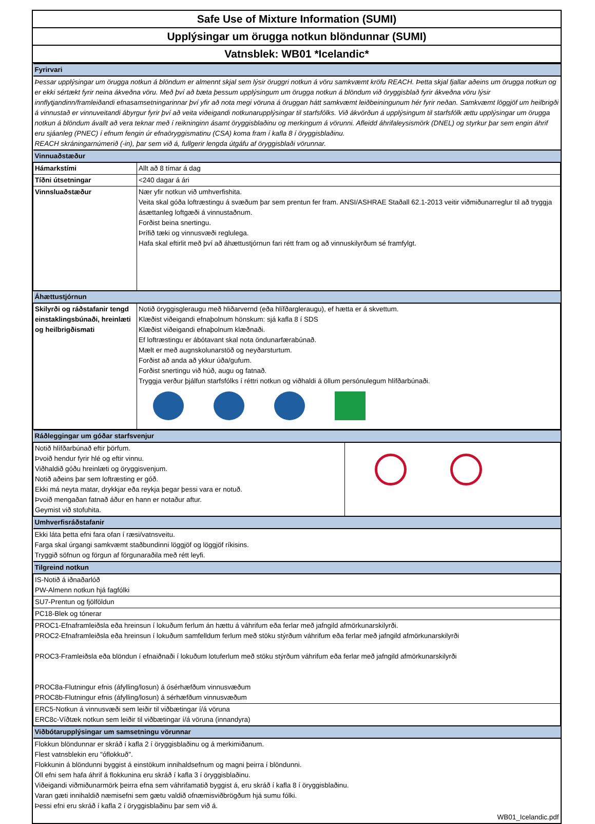Safe Use of Mixture Information (SUMI)
Upplýsingar um örugga notkun blöndunnar (SUMI)
Vatnsblek: WB01 *Icelandic*
| Fyrirvari | |
| Þessar upplýsingar um örugga notkun á blöndum er almennt skjal sem lýsir öruggri notkun á vöru samkvæmt kröfu REACH. Þetta skjal fjallar aðeins um örugga notkun og er ekki sértækt fyrir neina ákveðna vöru. Með því að bæta þessum upplýsingum um örugga notkun á blöndum við öryggisblað fyrir ákveðna vöru lýsir innflytjandinn/framleiðandi efnasamsetningarinnar því yfir að nota megi vöruna á öruggan hátt samkvæmt leiðbeiningunum hér fyrir neðan. Samkvæmt löggjöf um heilbrigði á vinnustað er vinnuveitandi ábyrgur fyrir því að veita viðeigandi notkunarupplýsingar til starfsfólks. Við ákvörðun á upplýsingum til starfsfólk ættu upplýsingar um örugga notkun á blöndum ávallt að vera teknar með í reikninginn ásamt öryggisblaðinu og merkingum á vörunni. Afleidd áhrifaleysismörk (DNEL) og styrkur þar sem engin áhrif eru sjáanleg (PNEC) í efnum fengin úr efnaöryggismatinu (CSA) koma fram í kafla 8 í öryggisblaðinu. REACH skráningarnúmerið (-in), þar sem við á, fullgerir lengda útgáfu af öryggisblaði vörunnar. | |
| Vinnuaðstæður | |
| Hámarkstími | Allt að 8 tímar á dag |
| Tíðni útsetningar | <240 dagar á ári |
| Vinnsluaðstæður | Nær yfir notkun við umhverfishita. Veita skal góða loftræstingu á svæðum þar sem prentun fer fram. ANSI/ASHRAE Staðall 62.1-2013 veitir viðmiðunarreglur til að tryggja ásættanleg loftgæði á vinnustaðnum. Forðist beina snertingu. Þrífið tæki og vinnusvæði reglulega. Hafa skal eftirlit með því að áhættustjórnun fari rétt fram og að vinnuskilyrðum sé framfylgt. |
| Áhættustjórnun | |
| Skilyrði og ráðstafanir tengd einstaklingsbúnaði, hreinlæti og heilbrigðismati | Notið öryggisgleraugu með hliðarvernd (eða hlífðargleraugu), ef hætta er á skvettum. Klæðist viðeigandi efnaþolnum hönskum: sjá kafla 8 í SDS Klæðist viðeigandi efnaþolnum klæðnaði. Ef loftræstingu er ábótavant skal nota öndunarfærabúnað. Mælt er með augnskolunarstöð og neyðarsturtum. Forðist að anda að ykkur úða/gufum. Forðist snertingu við húð, augu og fatnað. Tryggja verður þjálfun starfsfólks í réttri notkun og viðhaldi á öllum persónulegum hlífðarbúnaði. |
| Ráðleggingar um góðar starfsvenjur | |
| Notið hlífðarbúnað eftir þörfum. Þvoið hendur fyrir hlé og eftir vinnu. Viðhaldið góðu hreinlæti og öryggisvenjum. Notið aðeins þar sem loftræsting er góð. Ekki má neyta matar, drykkjar eða reykja þegar þessi vara er notuð. Þvoið mengaðan fatnað áður en hann er notaður aftur. Geymist við stofuhita. | |
| Umhverfisráðstafanir | |
| Ekki láta þetta efni fara ofan í ræsi/vatnsveitu. Farga skal úrgangi samkvæmt staðbundinni löggjöf og löggjöf ríkisins. Tryggið söfnun og förgun af förgunaraðila með rétt leyfi. | |
| Tilgreind notkun | |
| IS-Notið á iðnaðarlóð PW-Almenn notkun hjá fagfólki | |
| SU7-Prentun og fjölföldun | |
| PC18-Blek og tónerar | |
| PROC1-Efnaframleiðsla eða hreinsun í lokuðum ferlum án hættu á váhrifum eða ferlar með jafngild afmörkunarskilyrði. PROC2-Efnaframleiðsla eða hreinsun í lokuðum samfelldum ferlum með stöku stýrðum váhrifum eða ferlar með jafngild afmörkunarskilyrði PROC3-Framleiðsla eða blöndun í efnaiðnaði í lokuðum lotuferlum með stöku stýrðum váhrifum eða ferlar með jafngild afmörkunarskilyrði PROC8a-Flutningur efnis (áfylling/losun) á ósérhæfðum vinnusvæðum PROC8b-Flutningur efnis (áfylling/losun) á sérhæfðum vinnusvæðum | |
| ERC5-Notkun á vinnusvæði sem leiðir til viðbætingar í/á vöruna ERC8c-Víðtæk notkun sem leiðir til viðbætingar í/á vöruna (innandyra) | |
| Viðbótarupplýsingar um samsetningu vörunnar | |
| Flokkun blöndunnar er skráð í kafla 2 í öryggisblaðinu og á merkimiðanum. Flest vatnsblekin eru "óflokkuð". Flokkunin á blöndunni byggist á einstökum innihaldsefnum og magni þeirra í blöndunni. Öll efni sem hafa áhrif á flokkunina eru skráð í kafla 3 í öryggisblaðinu. Viðeigandi viðmiðunarmörk þeirra efna sem váhrifamatið byggist á, eru skráð í kafla 8 í öryggisblaðinu. Varan gæti innihaldið næmisefni sem gætu valdið ofnæmisviðbrögðum hjá sumu fólki. Þessi efni eru skráð í kafla 2 í öryggisblaðinu þar sem við á. | |
| WB01_Icelandic.pdf | |